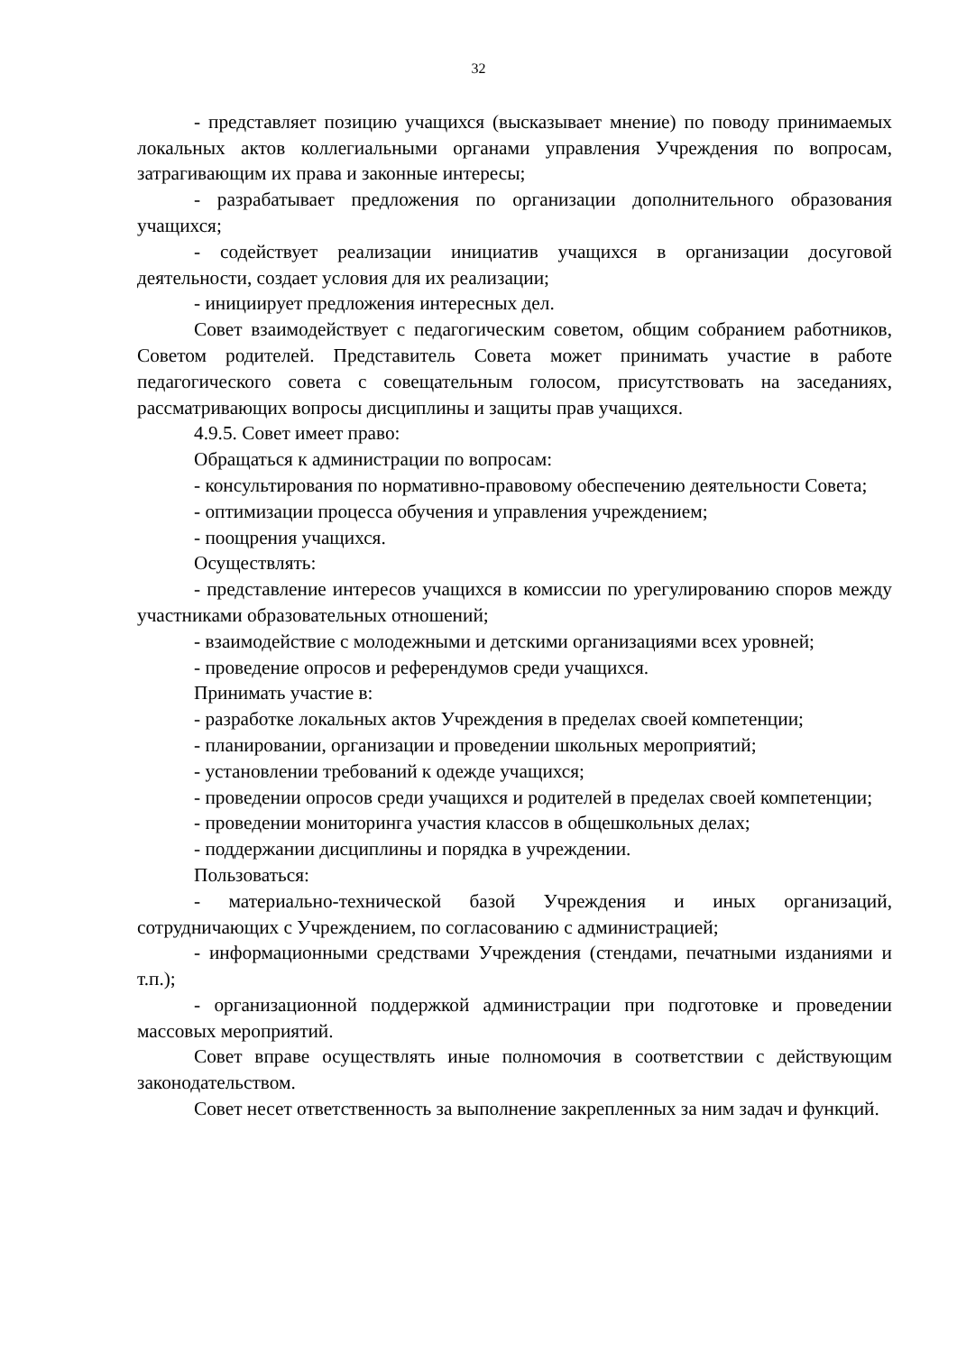32
- представляет позицию учащихся (высказывает мнение) по поводу принимаемых локальных актов коллегиальными органами управления Учреждения по вопросам, затрагивающим их права и законные интересы;
- разрабатывает предложения по организации дополнительного образования учащихся;
- содействует реализации инициатив учащихся в организации досуговой деятельности, создает условия для их реализации;
- инициирует предложения интересных дел.
Совет взаимодействует с педагогическим советом, общим собранием работников, Советом родителей. Представитель Совета может принимать участие в работе педагогического совета с совещательным голосом, присутствовать на заседаниях, рассматривающих вопросы дисциплины и защиты прав учащихся.
4.9.5. Совет имеет право:
Обращаться к администрации по вопросам:
- консультирования по нормативно-правовому обеспечению деятельности Совета;
- оптимизации процесса обучения и управления учреждением;
- поощрения учащихся.
Осуществлять:
- представление интересов учащихся в комиссии по урегулированию споров между участниками образовательных отношений;
- взаимодействие с молодежными и детскими организациями всех уровней;
- проведение опросов и референдумов среди учащихся.
Принимать участие в:
- разработке локальных актов Учреждения в пределах своей компетенции;
- планировании, организации и проведении школьных мероприятий;
- установлении требований к одежде учащихся;
- проведении опросов среди учащихся и родителей в пределах своей компетенции;
- проведении мониторинга участия классов в общешкольных делах;
- поддержании дисциплины и порядка в учреждении.
Пользоваться:
- материально-технической базой Учреждения и иных организаций, сотрудничающих с Учреждением, по согласованию с администрацией;
- информационными средствами Учреждения (стендами, печатными изданиями и т.п.);
- организационной поддержкой администрации при подготовке и проведении массовых мероприятий.
Совет вправе осуществлять иные полномочия в соответствии с действующим законодательством.
Совет несет ответственность за выполнение закрепленных за ним задач и функций.